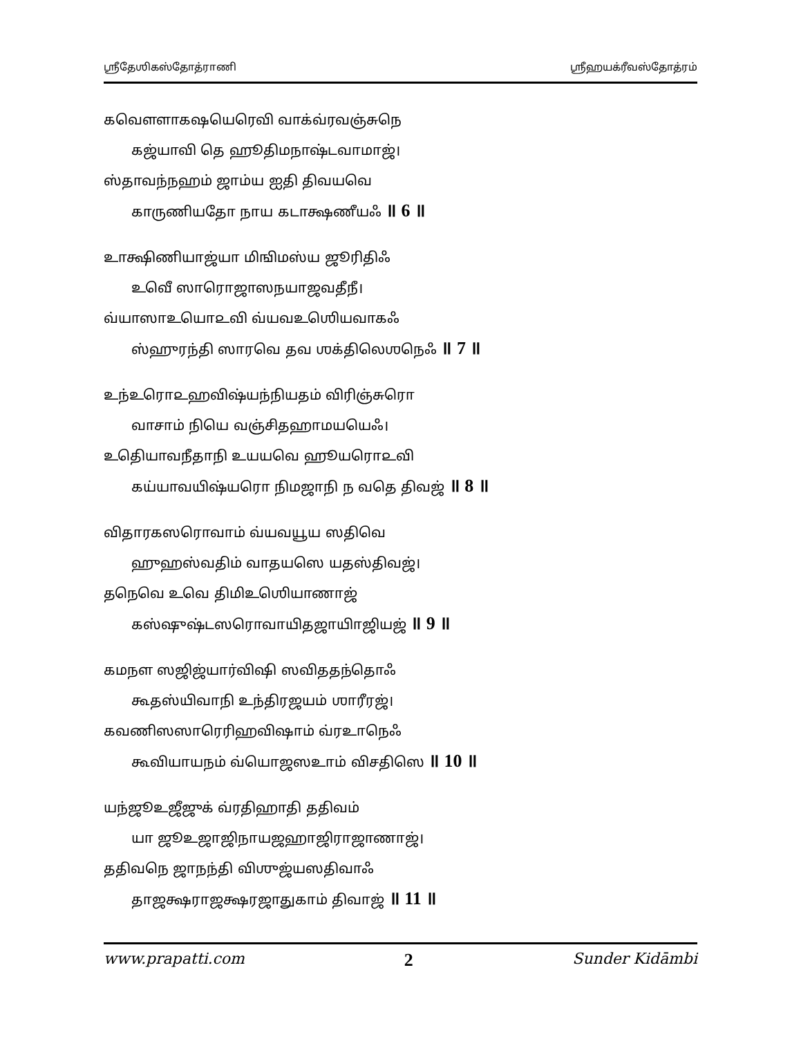ஶ்ரீதேஶிகஸ்தோத்ராணி ஶ்ரீஹயக்ரீவஸ்தோத்ரம்
கவௌளாகஷயெரெவி வாக்வ்ரவஞ்சுநெ
கஜ்யாவி தெ ஹூதிமநாஷ்டவாமாஜ்।
ஸ்தாவந்நஹம் ஜாம்ய ஐதி திவயவெ
காருணியதோ நாய கடாக்ஷணீயஃ ॥ 6 ॥
உாக்ஷிணியாஜ்யா மிஙிமஸ்ய ஜூரிதிஃ
உவெீ ஸாரொஜாஸநயாஜவதீநீ।
வ்யாஸாஉயொ௨வி வ்யவஉஶெியவாகஃ
ஸ்ஹுரந்தி ஸாரவெ தவ ஶக்திலெஶநெஃ ॥ 7 ॥
உந்உரொ௨ஹவிஷ்யந்நியதம் விரிஞ்சுரொ
வாசாம் நியெ வஞ்சிதஹாமயயெஃ।
உதெியாவநீதாநி உயயவெ ஹூயரொ௨வி
கய்யாவயிஷ்யரொ நிமஜாநி ந வதெ திவஜ் ॥ 8 ॥
விதாரகஸரொவாம் வ்யவயூய ஸதிவெ
ஹுஹஸ்வதிம் வாதயஸெ யதஸ்திவஜ்।
தநெவெ உவெ திமிஉஶெியாணாஜ்
கஸ்ஷுஷ்டஸரொவாயிதஜாயிாஜியஜ் ॥ 9 ॥
கமநள ஸஜிஜ்யார்விஷி ஸவிததந்தொஃ
கூதஸ்யிவாநி உந்திரஜயம் ஶாரீரஜ்।
கவணிஸஸாரெரிஹவிஷாம் வ்ரஉாநெஃ
கூவியாயநம் வ்யொஜஸஉாம் விசதிஸெ ॥ 10 ॥
யந்ஜூஉஜீஜுக் வ்ரதிஹாதி ததிவம்
யா ஜூஉஜாஜிநாயஜஹாஜிராஜாணாஜ்।
ததிவநெ ஜாநந்தி விஶுஜ்யஸதிவாஃ
தாஜக்ஷராஜக்ஷரஜாதுகாம் திவாஜ் ॥ 11 ॥
www.prapatti.com 2 Sunder Kidāmbi